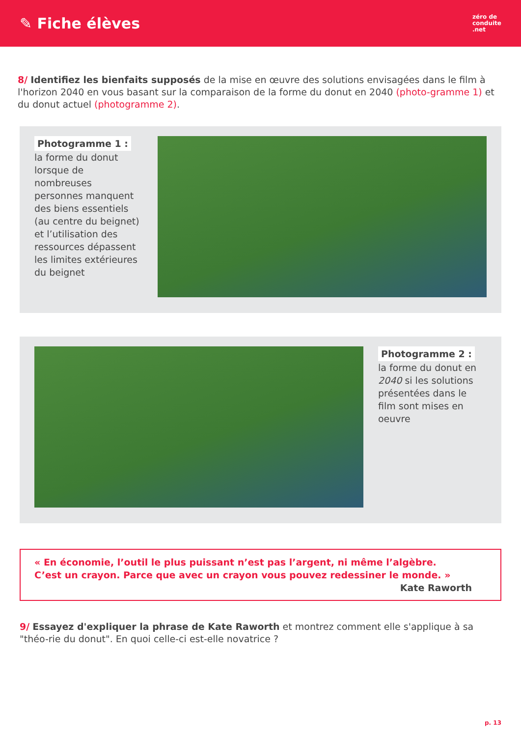✎ Fiche élèves
zéro de
conduite
.net
8/ Identifiez les bienfaits supposés de la mise en œuvre des solutions envisagées dans le film à l'horizon 2040 en vous basant sur la comparaison de la forme du donut en 2040 (photo-gramme 1) et du donut actuel (photogramme 2).
Photogramme 1 :
la forme du donut lorsque de nombreuses personnes manquent des biens essentiels (au centre du beignet) et l’utilisation des ressources dépassent les limites extérieures du beignet
Photogramme 2 :
la forme du donut en 2040 si les solutions présentées dans le film sont mises en oeuvre
« En économie, l’outil le plus puissant n’est pas l’argent, ni même l’algèbre.
C’est un crayon. Parce que avec un crayon vous pouvez redessiner le monde. »
Kate Raworth
9/ Essayez d'expliquer la phrase de Kate Raworth et montrez comment elle s'applique à sa "théo-rie du donut". En quoi celle-ci est-elle novatrice ?
p. 13